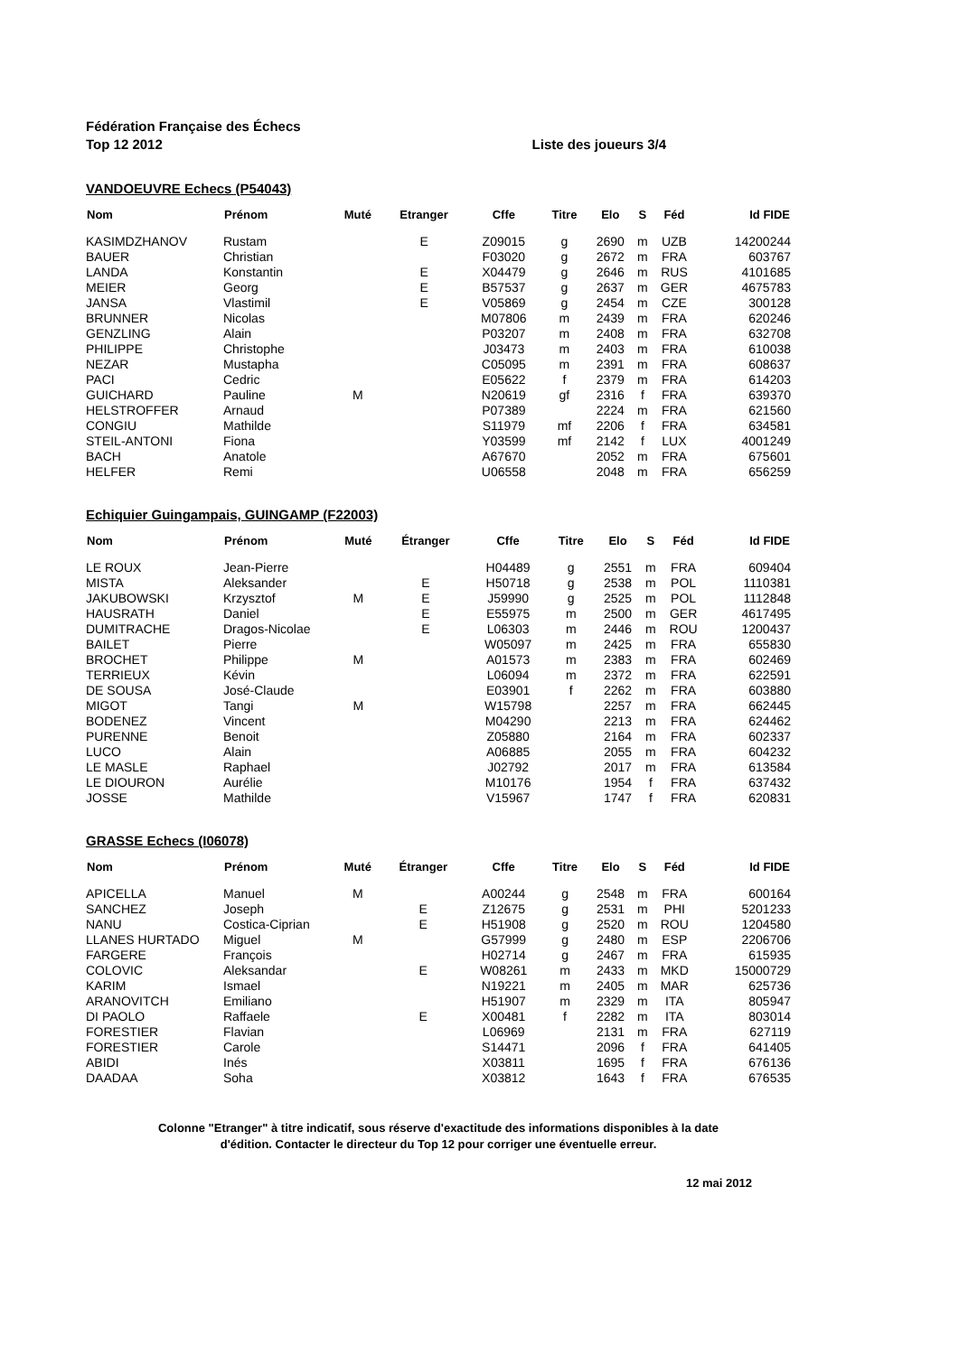Fédération Française des Échecs
Top 12 2012 Liste des joueurs 3/4
VANDOEUVRE Echecs (P54043)
| Nom | Prénom | Muté | Etranger | Cffe | Titre | Elo | S | Féd | Id FIDE |
| --- | --- | --- | --- | --- | --- | --- | --- | --- | --- |
| KASIMDZHANOV | Rustam | | E | Z09015 | g | 2690 | m | UZB | 14200244 |
| BAUER | Christian | | | F03020 | g | 2672 | m | FRA | 603767 |
| LANDA | Konstantin | | E | X04479 | g | 2646 | m | RUS | 4101685 |
| MEIER | Georg | | E | B57537 | g | 2637 | m | GER | 4675783 |
| JANSA | Vlastimil | | E | V05869 | g | 2454 | m | CZE | 300128 |
| BRUNNER | Nicolas | | | M07806 | m | 2439 | m | FRA | 620246 |
| GENZLING | Alain | | | P03207 | m | 2408 | m | FRA | 632708 |
| PHILIPPE | Christophe | | | J03473 | m | 2403 | m | FRA | 610038 |
| NEZAR | Mustapha | | | C05095 | m | 2391 | m | FRA | 608637 |
| PACI | Cedric | | | E05622 | f | 2379 | m | FRA | 614203 |
| GUICHARD | Pauline | M | | N20619 | gf | 2316 | f | FRA | 639370 |
| HELSTROFFER | Arnaud | | | P07389 | | 2224 | m | FRA | 621560 |
| CONGIU | Mathilde | | | S11979 | mf | 2206 | f | FRA | 634581 |
| STEIL-ANTONI | Fiona | | | Y03599 | mf | 2142 | f | LUX | 4001249 |
| BACH | Anatole | | | A67670 | | 2052 | m | FRA | 675601 |
| HELFER | Remi | | | U06558 | | 2048 | m | FRA | 656259 |
Echiquier Guingampais, GUINGAMP (F22003)
| Nom | Prénom | Muté | Étranger | Cffe | Titre | Elo | S | Féd | Id FIDE |
| --- | --- | --- | --- | --- | --- | --- | --- | --- | --- |
| LE ROUX | Jean-Pierre | | | H04489 | g | 2551 | m | FRA | 609404 |
| MISTA | Aleksander | | E | H50718 | g | 2538 | m | POL | 1110381 |
| JAKUBOWSKI | Krzysztof | M | E | J59990 | g | 2525 | m | POL | 1112848 |
| HAUSRATH | Daniel | | E | E55975 | m | 2500 | m | GER | 4617495 |
| DUMITRACHE | Dragos-Nicolae | | E | L06303 | m | 2446 | m | ROU | 1200437 |
| BAILET | Pierre | | | W05097 | m | 2425 | m | FRA | 655830 |
| BROCHET | Philippe | M | | A01573 | m | 2383 | m | FRA | 602469 |
| TERRIEUX | Kévin | | | L06094 | m | 2372 | m | FRA | 622591 |
| DE SOUSA | José-Claude | | | E03901 | f | 2262 | m | FRA | 603880 |
| MIGOT | Tangi | M | | W15798 | | 2257 | m | FRA | 662445 |
| BODENEZ | Vincent | | | M04290 | | 2213 | m | FRA | 624462 |
| PURENNE | Benoit | | | Z05880 | | 2164 | m | FRA | 602337 |
| LUCO | Alain | | | A06885 | | 2055 | m | FRA | 604232 |
| LE MASLE | Raphael | | | J02792 | | 2017 | m | FRA | 613584 |
| LE DIOURON | Aurélie | | | M10176 | | 1954 | f | FRA | 637432 |
| JOSSE | Mathilde | | | V15967 | | 1747 | f | FRA | 620831 |
GRASSE Echecs (I06078)
| Nom | Prénom | Muté | Étranger | Cffe | Titre | Elo | S | Féd | Id FIDE |
| --- | --- | --- | --- | --- | --- | --- | --- | --- | --- |
| APICELLA | Manuel | M | | A00244 | g | 2548 | m | FRA | 600164 |
| SANCHEZ | Joseph | | E | Z12675 | g | 2531 | m | PHI | 5201233 |
| NANU | Costica-Ciprian | | E | H51908 | g | 2520 | m | ROU | 1204580 |
| LLANES HURTADO | Miguel | M | | G57999 | g | 2480 | m | ESP | 2206706 |
| FARGERE | François | | | H02714 | g | 2467 | m | FRA | 615935 |
| COLOVIC | Aleksandar | | E | W08261 | m | 2433 | m | MKD | 15000729 |
| KARIM | Ismael | | | N19221 | m | 2405 | m | MAR | 625736 |
| ARANOVITCH | Emiliano | | | H51907 | m | 2329 | m | ITA | 805947 |
| DI PAOLO | Raffaele | | E | X00481 | f | 2282 | m | ITA | 803014 |
| FORESTIER | Flavian | | | L06969 | | 2131 | m | FRA | 627119 |
| FORESTIER | Carole | | | S14471 | | 2096 | f | FRA | 641405 |
| ABIDI | Inés | | | X03811 | | 1695 | f | FRA | 676136 |
| DAADAA | Soha | | | X03812 | | 1643 | f | FRA | 676535 |
Colonne "Etranger" à titre indicatif, sous réserve d'exactitude des informations disponibles à la date
d'édition. Contacter le directeur du Top 12 pour corriger une éventuelle erreur.
12 mai 2012